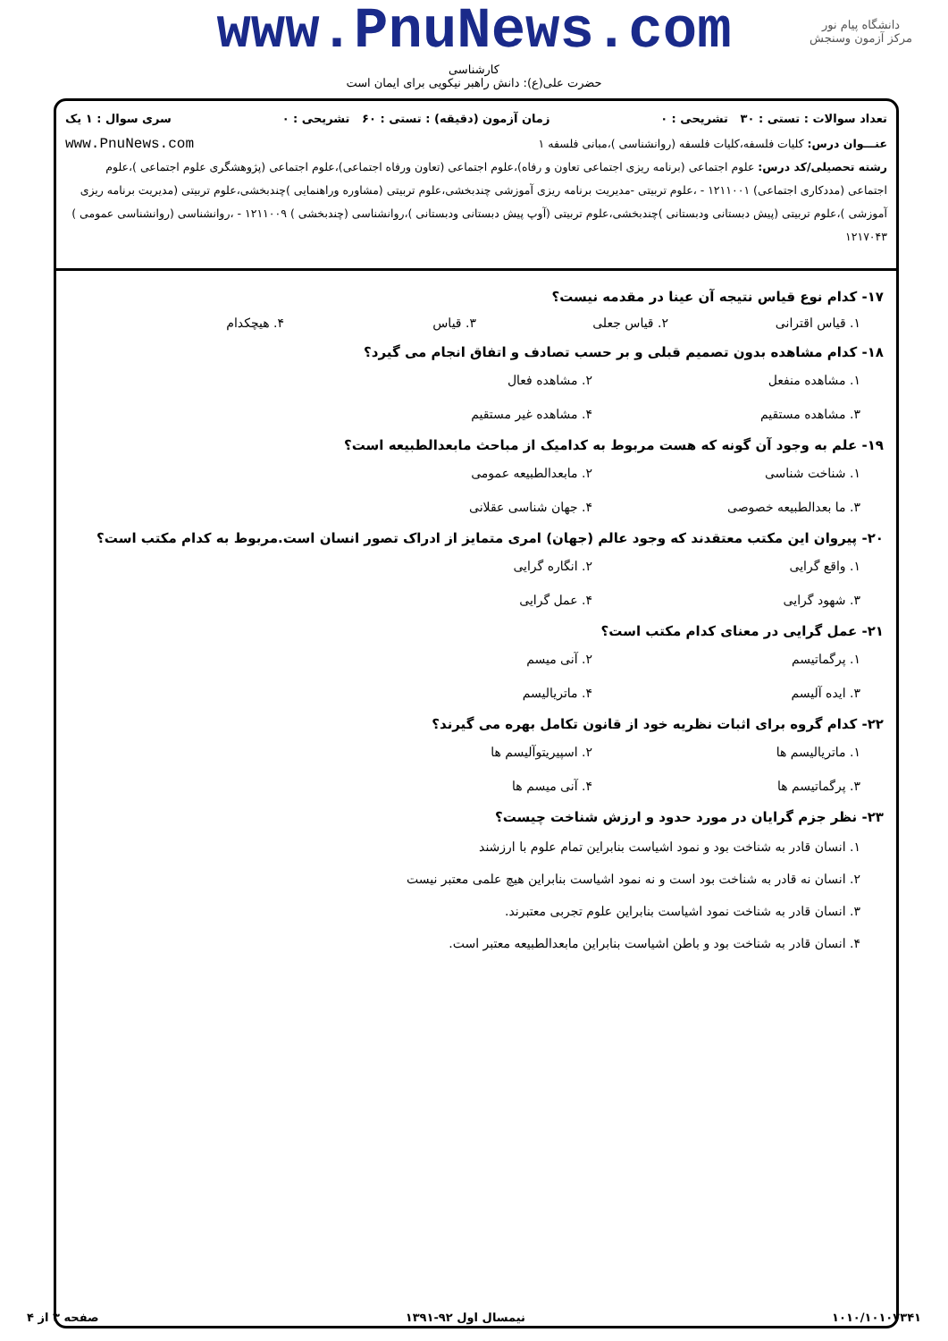دانشگاه پیام نور
مرکز آزمون وسنجش
www.PnuNews.com
کارشناسی
حضرت علی(ع): دانش راهبر نیکویی برای ایمان است
تعداد سوالات : تستی : ۳۰ تشریحی : ۰ زمان آزمون (دقیقه) : تستی : ۶۰ تشریحی : ۰ سری سوال : ۱ یک
عنـــوان درس: کلیات فلسفه،کلیات فلسفه (روانشناسی )،مبانی فلسفه ۱ www.PnuNews.com
رشته تحصیلی/کد درس: علوم اجتماعی (برنامه ریزی اجتماعی تعاون و رفاه)،علوم اجتماعی (تعاون ورفاه اجتماعی)،علوم اجتماعی (پژوهشگری علوم اجتماعی )،علوم اجتماعی (مددکاری اجتماعی) ۱۲۱۱۰۰۱ - ،علوم تربیتی -مدیریت برنامه ریزی آموزشی چندبخشی،علوم تربیتی (مشاوره وراهنمایی )چندبخشی،علوم تربیتی (مدیریت برنامه ریزی آموزشی )،علوم تربیتی (پیش دبستانی ودبستانی )چندبخشی،علوم تربیتی (آوپ پیش دبستانی ودبستانی )،روانشناسی (چندبخشی ) ۱۲۱۱۰۰۹ - ،روانشناسی (روانشناسی عمومی ) ۱۲۱۷۰۴۳
۱۷- کدام نوع قیاس نتیجه آن عینا در مقدمه نیست؟
۱. قیاس اقترانی ۲. قیاس جعلی ۳. قیاس ۴. هیچکدام
۱۸- کدام مشاهده بدون تصمیم قبلی و بر حسب تصادف و اتفاق انجام می گیرد؟
۱. مشاهده منفعل ۲. مشاهده فعال ۳. مشاهده مستقیم ۴. مشاهده غیر مستقیم
۱۹- علم به وجود آن گونه که هست مربوط به کدامیک از مباحث مابعدالطبیعه است؟
۱. شناخت شناسی ۲. مابعدالطبیعه عمومی ۳. ما بعدالطبیعه خصوصی ۴. جهان شناسی عقلانی
۲۰- پیروان این مکتب معتقدند که وجود عالم (جهان) امری متمایز از ادراک تصور انسان است.مربوط به کدام مکتب است؟
۱. واقع گرایی ۲. انگاره گرایی ۳. شهود گرایی ۴. عمل گرایی
۲۱- عمل گرایی در معنای کدام مکتب است؟
۱. پرگماتیسم ۲. آنی میسم ۳. ایده آلیسم ۴. ماتریالیسم
۲۲- کدام گروه برای اثبات نظریه خود از قانون تکامل بهره می گیرند؟
۱. ماتریالیسم ها ۲. اسپیریتوآلیسم ها ۳. پرگماتیسم ها ۴. آنی میسم ها
۲۳- نظر جزم گرایان در مورد حدود و ارزش شناخت چیست؟
۱. انسان قادر به شناخت بود و نمود اشیاست بنابراین تمام علوم با ارزشند
۲. انسان نه قادر به شناخت بود است و نه نمود اشیاست بنابراین هیچ علمی معتبر نیست
۳. انسان قادر به شناخت نمود اشیاست بنابراین علوم تجربی معتبرند.
۴. انسان قادر به شناخت بود و باطن اشیاست بنابراین مابعدالطبیعه معتبر است.
۱۰۱۰/۱۰۱۰۷۳۴۱ نیمسال اول ۹۲-۱۳۹۱ صفحه ۳ از ۴